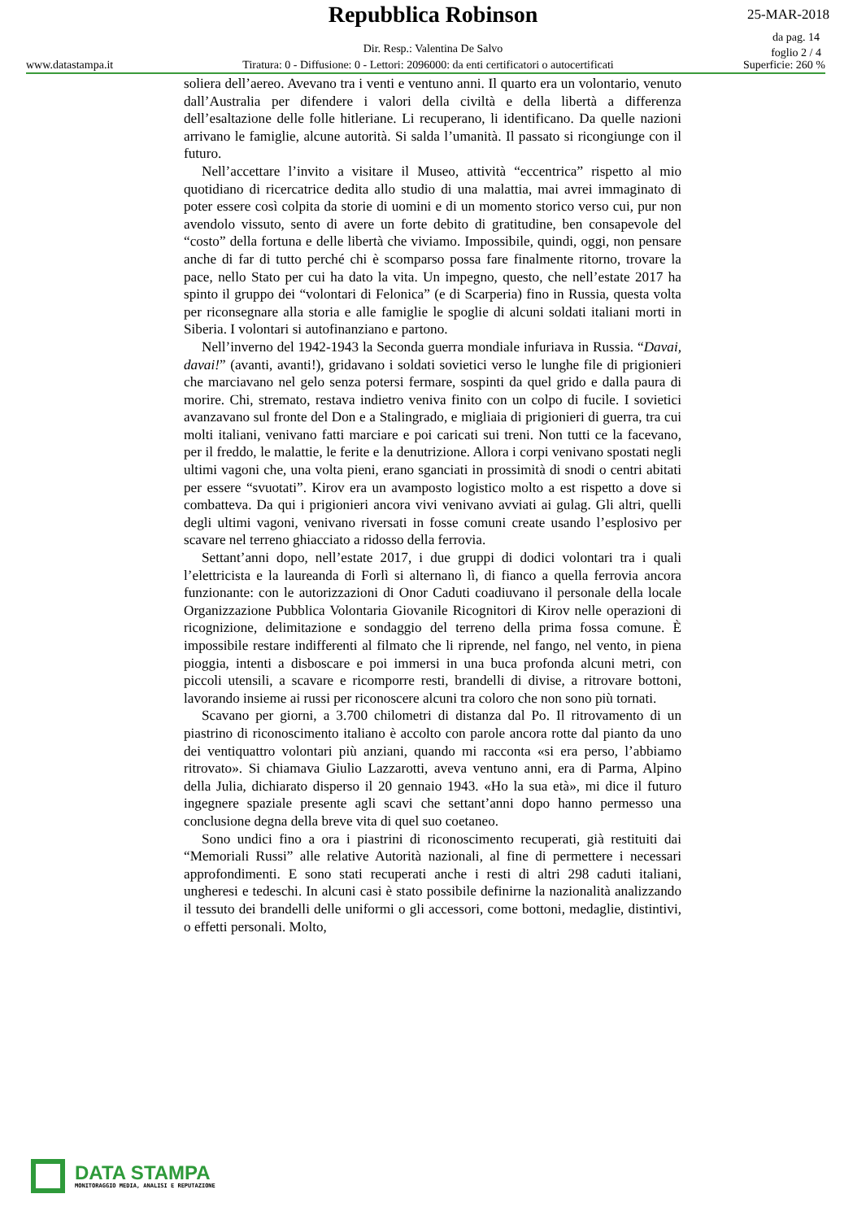Repubblica Robinson 25-MAR-2018
da pag. 14
foglio 2 / 4
Dir. Resp.: Valentina De Salvo
www.datastampa.it Tiratura: 0 - Diffusione: 0 - Lettori: 2096000: da enti certificatori o autocertificati Superficie: 260 %
soliera dell’aereo. Avevano tra i venti e ventuno anni. Il quarto era un volontario, venuto dall’Australia per difendere i valori della civiltà e della libertà a differenza dell’esaltazione delle folle hitleriane. Li recuperano, li identificano. Da quelle nazioni arrivano le famiglie, alcune autorità. Si salda l’umanità. Il passato si ricongiunge con il futuro.
Nell’accettare l’invito a visitare il Museo, attività “eccentrica” rispetto al mio quotidiano di ricercatrice dedita allo studio di una malattia, mai avrei immaginato di poter essere così colpita da storie di uomini e di un momento storico verso cui, pur non avendolo vissuto, sento di avere un forte debito di gratitudine, ben consapevole del “costo” della fortuna e delle libertà che viviamo. Impossibile, quindi, oggi, non pensare anche di far di tutto perché chi è scomparso possa fare finalmente ritorno, trovare la pace, nello Stato per cui ha dato la vita. Un impegno, questo, che nell’estate 2017 ha spinto il gruppo dei “volontari di Felonica” (e di Scarperia) fino in Russia, questa volta per riconsegnare alla storia e alle famiglie le spoglie di alcuni soldati italiani morti in Siberia. I volontari si autofinanziano e partono.
Nell’inverno del 1942-1943 la Seconda guerra mondiale infuriava in Russia. “Davai, davai!” (avanti, avanti!), gridavano i soldati sovietici verso le lunghe file di prigionieri che marciavano nel gelo senza potersi fermare, sospinti da quel grido e dalla paura di morire. Chi, stremato, restava indietro veniva finito con un colpo di fucile. I sovietici avanzavano sul fronte del Don e a Stalingrado, e migliaia di prigionieri di guerra, tra cui molti italiani, venivano fatti marciare e poi caricati sui treni. Non tutti ce la facevano, per il freddo, le malattie, le ferite e la denutrizione. Allora i corpi venivano spostati negli ultimi vagoni che, una volta pieni, erano sganciati in prossimità di snodi o centri abitati per essere “svuotati”. Kirov era un avamposto logistico molto a est rispetto a dove si combatteva. Da qui i prigionieri ancora vivi venivano avviati ai gulag. Gli altri, quelli degli ultimi vagoni, venivano riversati in fosse comuni create usando l’esplosivo per scavare nel terreno ghiacciato a ridosso della ferrovia.
Settant’anni dopo, nell’estate 2017, i due gruppi di dodici volontari tra i quali l’elettricista e la laureanda di Forlì si alternano lì, di fianco a quella ferrovia ancora funzionante: con le autorizzazioni di Onor Caduti coadiuvano il personale della locale Organizzazione Pubblica Volontaria Giovanile Ricognitori di Kirov nelle operazioni di ricognizione, delimitazione e sondaggio del terreno della prima fossa comune. È impossibile restare indifferenti al filmato che li riprende, nel fango, nel vento, in piena pioggia, intenti a disboscare e poi immersi in una buca profonda alcuni metri, con piccoli utensili, a scavare e ricomporre resti, brandelli di divise, a ritrovare bottoni, lavorando insieme ai russi per riconoscere alcuni tra coloro che non sono più tornati.
Scavano per giorni, a 3.700 chilometri di distanza dal Po. Il ritrovamento di un piastrino di riconoscimento italiano è accolto con parole ancora rotte dal pianto da uno dei ventiquattro volontari più anziani, quando mi racconta «si era perso, l’abbiamo ritrovato». Si chiamava Giulio Lazzarotti, aveva ventuno anni, era di Parma, Alpino della Julia, dichiarato disperso il 20 gennaio 1943. «Ho la sua età», mi dice il futuro ingegnere spaziale presente agli scavi che settant’anni dopo hanno permesso una conclusione degna della breve vita di quel suo coetaneo.
Sono undici fino a ora i piastrini di riconoscimento recuperati, già restituiti dai “Memoriali Russi” alle relative Autorità nazionali, al fine di permettere i necessari approfondimenti. E sono stati recuperati anche i resti di altri 298 caduti italiani, ungheresi e tedeschi. In alcuni casi è stato possibile definirne la nazionalità analizzando il tessuto dei brandelli delle uniformi o gli accessori, come bottoni, medaglie, distintivi, o effetti personali. Molto,
DATA STAMPA
MONITORAGGIO MEDIA, ANALISI E REPUTAZIONE